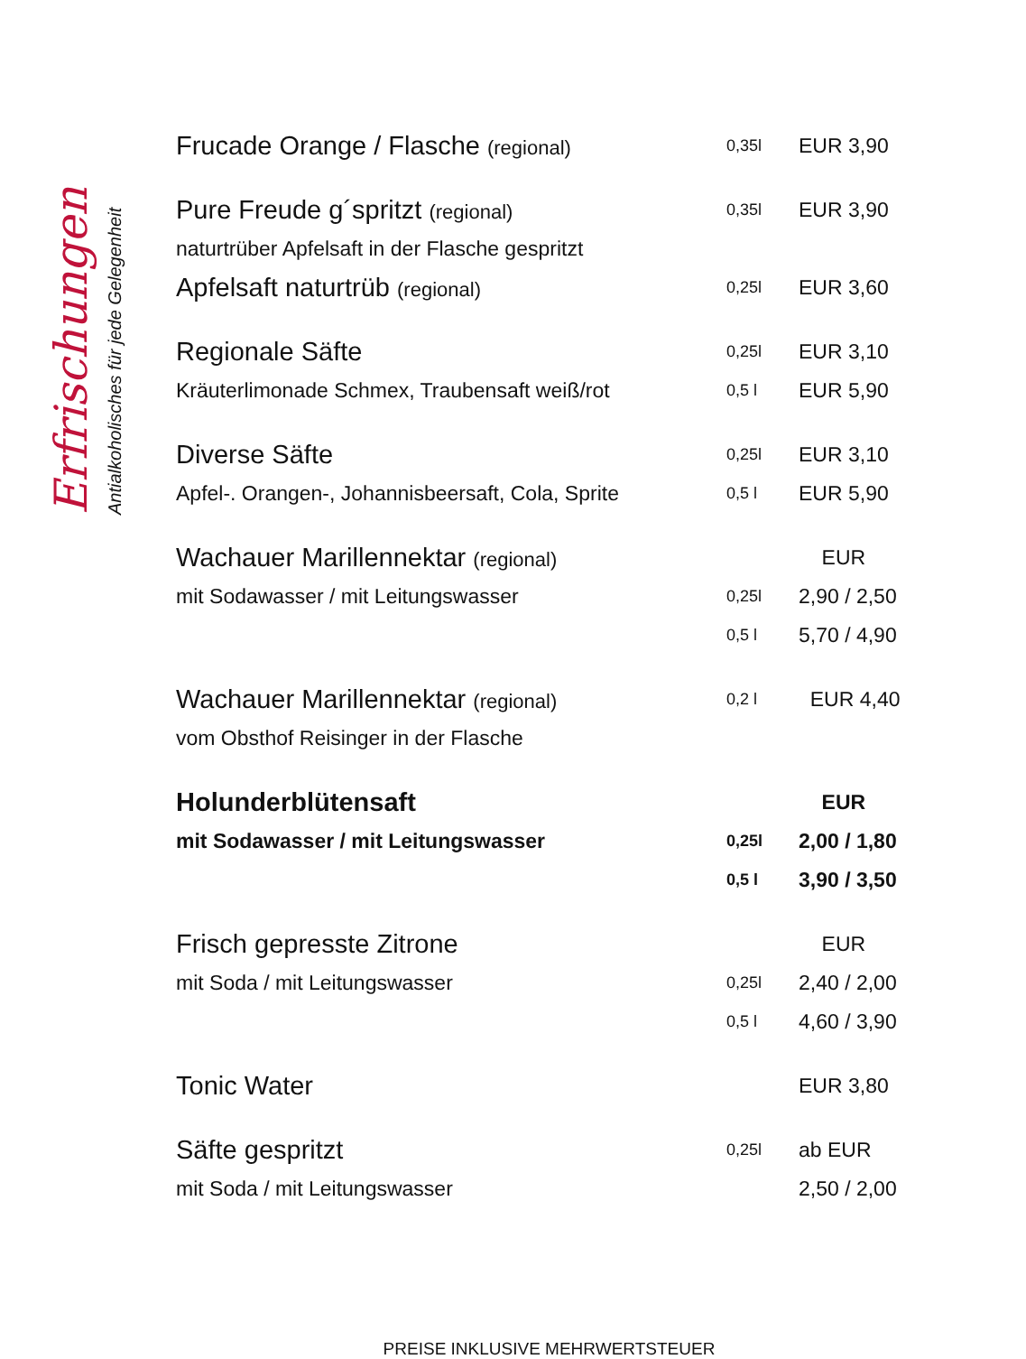Erfrischungen
Antialkoholisches für jede Gelegenheit
| Frucade Orange / Flasche (regional) | 0,35l | EUR 3,90 |
| Pure Freude g´spritzt (regional) | 0,35l | EUR 3,90 |
| naturtrüber Apfelsaft in der Flasche gespritzt | | |
| Apfelsaft naturtrüb (regional) | 0,25l | EUR 3,60 |
| Regionale Säfte | 0,25l | EUR 3,10 |
| Kräuterlimonade Schmex, Traubensaft weiß/rot | 0,5 l | EUR 5,90 |
| Diverse Säfte | 0,25l | EUR 3,10 |
| Apfel-. Orangen-, Johannisbeersaft, Cola, Sprite | 0,5 l | EUR 5,90 |
| Wachauer Marillennektar (regional) | | EUR |
| mit Sodawasser / mit Leitungswasser | 0,25l | 2,90 / 2,50 |
| | 0,5 l | 5,70 / 4,90 |
| Wachauer Marillennektar (regional) | 0,2 l | EUR 4,40 |
| vom Obsthof Reisinger in der Flasche | | |
| Holunderblütensaft | | EUR |
| mit Sodawasser / mit Leitungswasser | 0,25l | 2,00 / 1,80 |
| | 0,5 l | 3,90 / 3,50 |
| Frisch gepresste Zitrone | | EUR |
| mit Soda / mit Leitungswasser | 0,25l | 2,40 / 2,00 |
| | 0,5 l | 4,60 / 3,90 |
| Tonic Water | | EUR 3,80 |
| Säfte gespritzt | 0,25l | ab EUR |
| mit Soda / mit Leitungswasser | | 2,50 / 2,00 |
PREISE INKLUSIVE MEHRWERTSTEUER